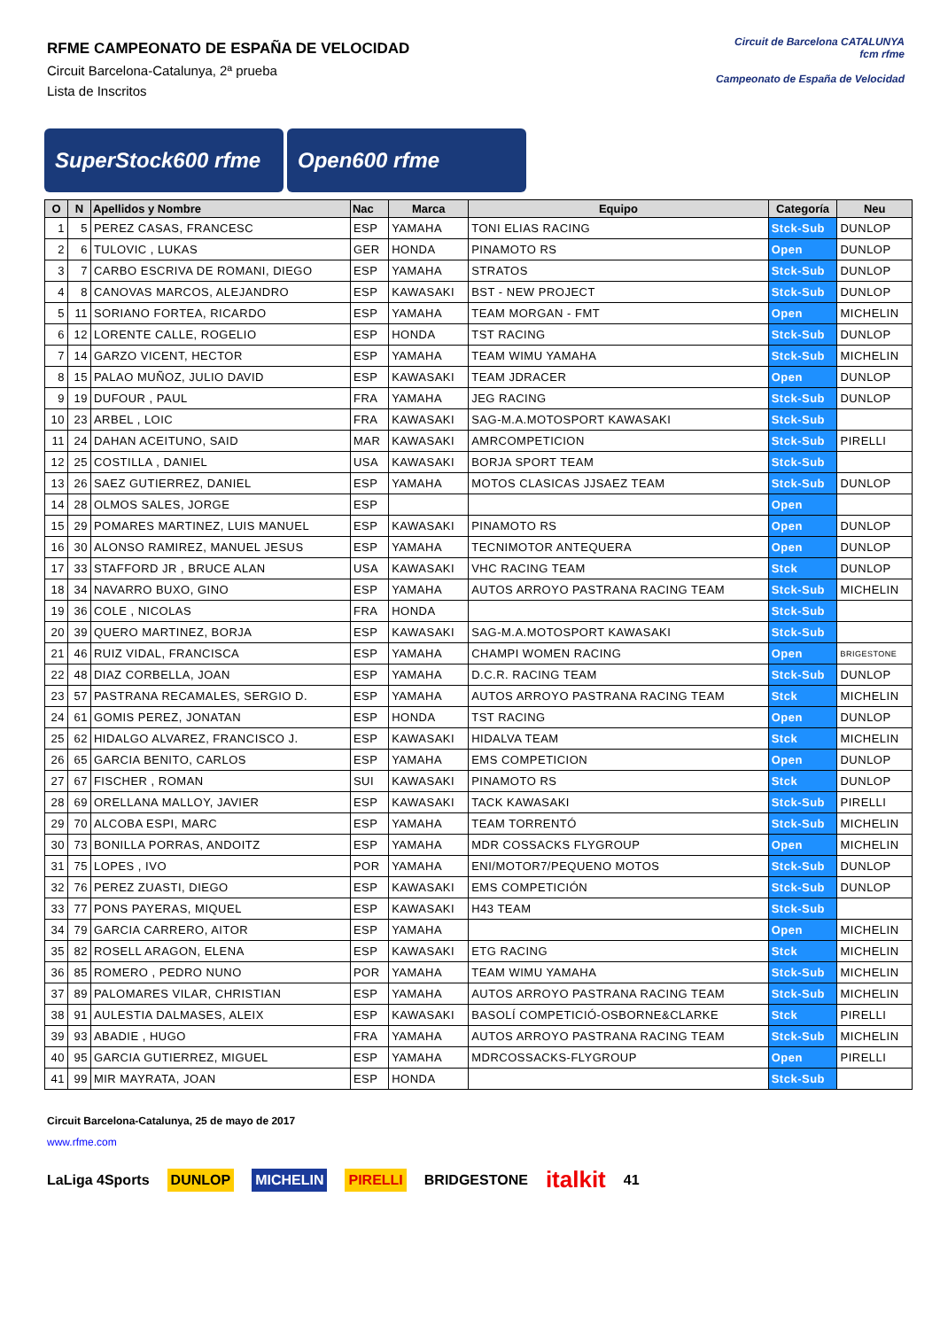RFME CAMPEONATO DE ESPAÑA DE VELOCIDAD
Circuit Barcelona-Catalunya, 2ª prueba
Lista de Inscritos
Circuit de Barcelona CATALUNYA
fcm rfme
Campeonato de España de Velocidad
SuperStock600 rfme Open600 rfme
| O | N | Apellidos y Nombre | Nac | Marca | Equipo | Categoría | Neu |
| --- | --- | --- | --- | --- | --- | --- | --- |
| 1 | 5 | PEREZ CASAS, FRANCESC | ESP | YAMAHA | TONI ELIAS RACING | Stck-Sub | DUNLOP |
| 2 | 6 | TULOVIC , LUKAS | GER | HONDA | PINAMOTO RS | Open | DUNLOP |
| 3 | 7 | CARBO ESCRIVA DE ROMANI, DIEGO | ESP | YAMAHA | STRATOS | Stck-Sub | DUNLOP |
| 4 | 8 | CANOVAS MARCOS, ALEJANDRO | ESP | KAWASAKI | BST - NEW PROJECT | Stck-Sub | DUNLOP |
| 5 | 11 | SORIANO FORTEA, RICARDO | ESP | YAMAHA | TEAM MORGAN - FMT | Open | MICHELIN |
| 6 | 12 | LORENTE CALLE, ROGELIO | ESP | HONDA | TST RACING | Stck-Sub | DUNLOP |
| 7 | 14 | GARZO VICENT, HECTOR | ESP | YAMAHA | TEAM WIMU YAMAHA | Stck-Sub | MICHELIN |
| 8 | 15 | PALAO MUÑOZ, JULIO DAVID | ESP | KAWASAKI | TEAM JDRACER | Open | DUNLOP |
| 9 | 19 | DUFOUR , PAUL | FRA | YAMAHA | JEG RACING | Stck-Sub | DUNLOP |
| 10 | 23 | ARBEL , LOIC | FRA | KAWASAKI | SAG-M.A.MOTOSPORT KAWASAKI | Stck-Sub | |
| 11 | 24 | DAHAN ACEITUNO, SAID | MAR | KAWASAKI | AMRCOMPETICION | Stck-Sub | PIRELLI |
| 12 | 25 | COSTILLA , DANIEL | USA | KAWASAKI | BORJA SPORT TEAM | Stck-Sub | |
| 13 | 26 | SAEZ GUTIERREZ, DANIEL | ESP | YAMAHA | MOTOS CLASICAS JJSAEZ TEAM | Stck-Sub | DUNLOP |
| 14 | 28 | OLMOS SALES, JORGE | ESP | | | Open | |
| 15 | 29 | POMARES MARTINEZ, LUIS MANUEL | ESP | KAWASAKI | PINAMOTO RS | Open | DUNLOP |
| 16 | 30 | ALONSO RAMIREZ, MANUEL JESUS | ESP | YAMAHA | TECNIMOTOR ANTEQUERA | Open | DUNLOP |
| 17 | 33 | STAFFORD JR , BRUCE ALAN | USA | KAWASAKI | VHC RACING TEAM | Stck | DUNLOP |
| 18 | 34 | NAVARRO BUXO, GINO | ESP | YAMAHA | AUTOS ARROYO PASTRANA RACING TEAM | Stck-Sub | MICHELIN |
| 19 | 36 | COLE , NICOLAS | FRA | HONDA | | Stck-Sub | |
| 20 | 39 | QUERO MARTINEZ, BORJA | ESP | KAWASAKI | SAG-M.A.MOTOSPORT KAWASAKI | Stck-Sub | |
| 21 | 46 | RUIZ VIDAL, FRANCISCA | ESP | YAMAHA | CHAMPI WOMEN RACING | Open | BRIGESTONE |
| 22 | 48 | DIAZ CORBELLA, JOAN | ESP | YAMAHA | D.C.R. RACING TEAM | Stck-Sub | DUNLOP |
| 23 | 57 | PASTRANA RECAMALES, SERGIO D. | ESP | YAMAHA | AUTOS ARROYO PASTRANA RACING TEAM | Stck | MICHELIN |
| 24 | 61 | GOMIS PEREZ, JONATAN | ESP | HONDA | TST RACING | Open | DUNLOP |
| 25 | 62 | HIDALGO ALVAREZ, FRANCISCO J. | ESP | KAWASAKI | HIDALVA TEAM | Stck | MICHELIN |
| 26 | 65 | GARCIA BENITO, CARLOS | ESP | YAMAHA | EMS COMPETICION | Open | DUNLOP |
| 27 | 67 | FISCHER , ROMAN | SUI | KAWASAKI | PINAMOTO RS | Stck | DUNLOP |
| 28 | 69 | ORELLANA MALLOY, JAVIER | ESP | KAWASAKI | TACK KAWASAKI | Stck-Sub | PIRELLI |
| 29 | 70 | ALCOBA ESPI, MARC | ESP | YAMAHA | TEAM TORRENTÓ | Stck-Sub | MICHELIN |
| 30 | 73 | BONILLA PORRAS, ANDOITZ | ESP | YAMAHA | MDR COSSACKS FLYGROUP | Open | MICHELIN |
| 31 | 75 | LOPES , IVO | POR | YAMAHA | ENI/MOTOR7/PEQUENO MOTOS | Stck-Sub | DUNLOP |
| 32 | 76 | PEREZ ZUASTI, DIEGO | ESP | KAWASAKI | EMS COMPETICIÓN | Stck-Sub | DUNLOP |
| 33 | 77 | PONS PAYERAS, MIQUEL | ESP | KAWASAKI | H43 TEAM | Stck-Sub | |
| 34 | 79 | GARCIA CARRERO, AITOR | ESP | YAMAHA | | Open | MICHELIN |
| 35 | 82 | ROSELL ARAGON, ELENA | ESP | KAWASAKI | ETG RACING | Stck | MICHELIN |
| 36 | 85 | ROMERO , PEDRO NUNO | POR | YAMAHA | TEAM WIMU YAMAHA | Stck-Sub | MICHELIN |
| 37 | 89 | PALOMARES VILAR, CHRISTIAN | ESP | YAMAHA | AUTOS ARROYO PASTRANA RACING TEAM | Stck-Sub | MICHELIN |
| 38 | 91 | AULESTIA DALMASES, ALEIX | ESP | KAWASAKI | BASOLÍ COMPETICIÓ-OSBORNE&CLARKE | Stck | PIRELLI |
| 39 | 93 | ABADIE , HUGO | FRA | YAMAHA | AUTOS ARROYO PASTRANA RACING TEAM | Stck-Sub | MICHELIN |
| 40 | 95 | GARCIA GUTIERREZ, MIGUEL | ESP | YAMAHA | MDRCOSSACKS-FLYGROUP | Open | PIRELLI |
| 41 | 99 | MIR MAYRATA, JOAN | ESP | HONDA | | Stck-Sub | |
Circuit Barcelona-Catalunya, 25 de mayo de 2017
www.rfme.com
LaLiga 4Sports DUNLOP MICHELIN PIRELLI BRIDGESTONE italkit 41